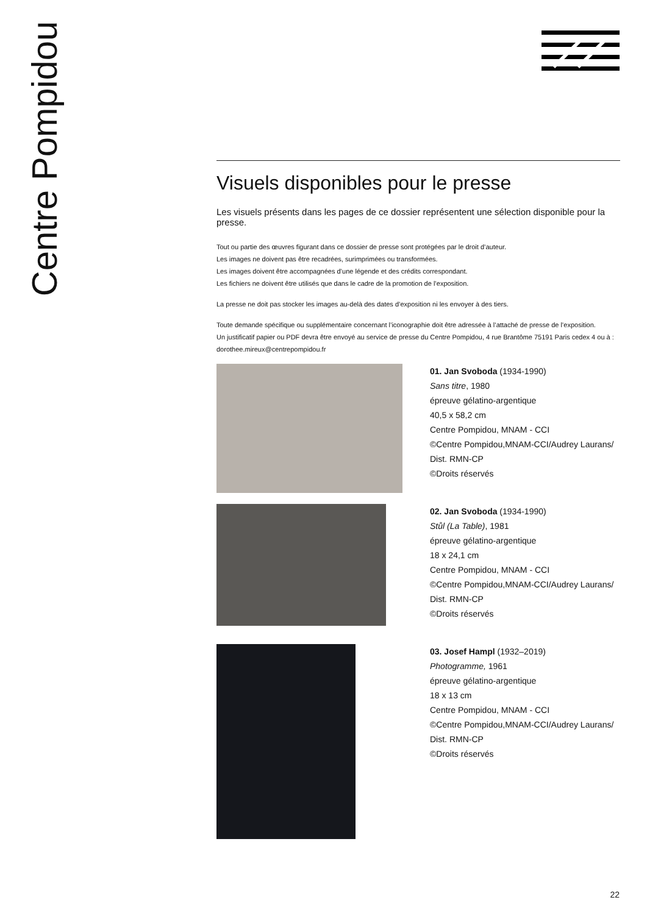Centre Pompidou
Visuels disponibles pour le presse
Les visuels présents dans les pages de ce dossier représentent une sélection disponible pour la presse.
Tout ou partie des œuvres figurant dans ce dossier de presse sont protégées par le droit d’auteur.
Les images ne doivent pas être recadrées, surimprimées ou transformées.
Les images doivent être accompagnées d’une légende et des crédits correspondant.
Les fichiers ne doivent être utilisés que dans le cadre de la promotion de l’exposition.
La presse ne doit pas stocker les images au-delà des dates d’exposition ni les envoyer à des tiers.
Toute demande spécifique ou supplémentaire concernant l’iconographie doit être adressée à l’attaché de presse de l’exposition.
Un justificatif papier ou PDF devra être envoyé au service de presse du Centre Pompidou, 4 rue Brantôme 75191 Paris cedex 4 ou à : dorothee.mireux@centrepompidou.fr
01. Jan Svoboda (1934-1990)
Sans titre, 1980
épreuve gélatino-argentique
40,5 x 58,2 cm
Centre Pompidou, MNAM - CCI
©Centre Pompidou,MNAM-CCI/Audrey Laurans/
Dist. RMN-CP
©Droits réservés
02. Jan Svoboda (1934-1990)
Stůl (La Table), 1981
épreuve gélatino-argentique
18 x 24,1 cm
Centre Pompidou, MNAM - CCI
©Centre Pompidou,MNAM-CCI/Audrey Laurans/
Dist. RMN-CP
©Droits réservés
03. Josef Hampl (1932–2019)
Photogramme, 1961
épreuve gélatino-argentique
18 x 13 cm
Centre Pompidou, MNAM - CCI
©Centre Pompidou,MNAM-CCI/Audrey Laurans/
Dist. RMN-CP
©Droits réservés
22